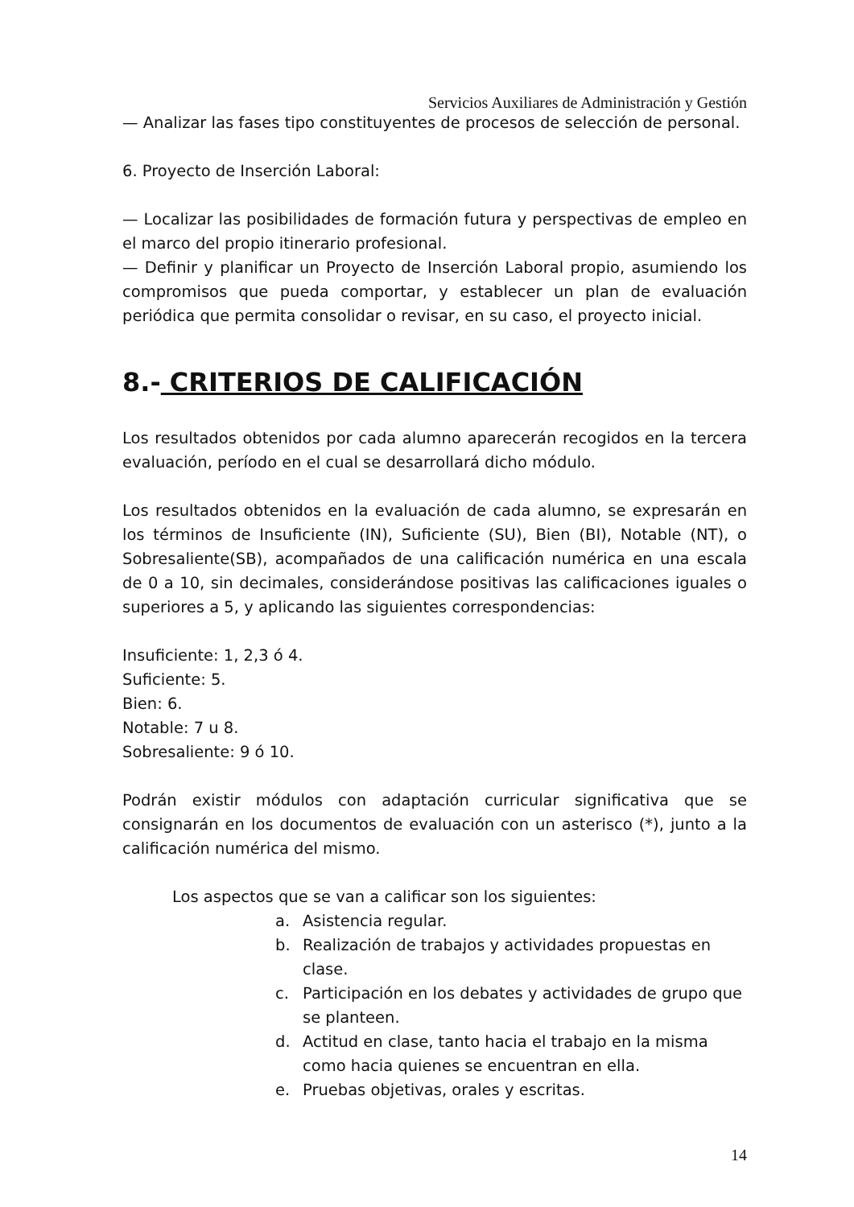Servicios Auxiliares de Administración y Gestión
— Analizar las fases tipo constituyentes de procesos de selección de personal.
6. Proyecto de Inserción Laboral:
— Localizar las posibilidades de formación futura y perspectivas de empleo en el marco del propio itinerario profesional.
— Definir y planificar un Proyecto de Inserción Laboral propio, asumiendo los compromisos que pueda comportar, y establecer un plan de evaluación periódica que permita consolidar o revisar, en su caso, el proyecto inicial.
8.- CRITERIOS DE CALIFICACIÓN
Los resultados obtenidos por cada alumno aparecerán recogidos en la tercera evaluación, período en el cual se desarrollará dicho módulo.
Los resultados obtenidos en la evaluación de cada alumno, se expresarán en los términos de Insuficiente (IN), Suficiente (SU), Bien (BI), Notable (NT), o Sobresaliente(SB), acompañados de una calificación numérica en una escala de 0 a 10, sin decimales, considerándose positivas las calificaciones iguales o superiores a 5, y aplicando las siguientes correspondencias:
Insuficiente: 1, 2,3 ó 4.
Suficiente: 5.
Bien: 6.
Notable: 7 u 8.
Sobresaliente: 9 ó 10.
Podrán existir módulos con adaptación curricular significativa que se consignarán en los documentos de evaluación con un asterisco (*), junto a la calificación numérica del mismo.
Los aspectos que se van a calificar son los siguientes:
a. Asistencia regular.
b. Realización de trabajos y actividades propuestas en clase.
c. Participación en los debates y actividades de grupo que se planteen.
d. Actitud en clase, tanto hacia el trabajo en la misma como hacia quienes se encuentran en ella.
e. Pruebas objetivas, orales y escritas.
14